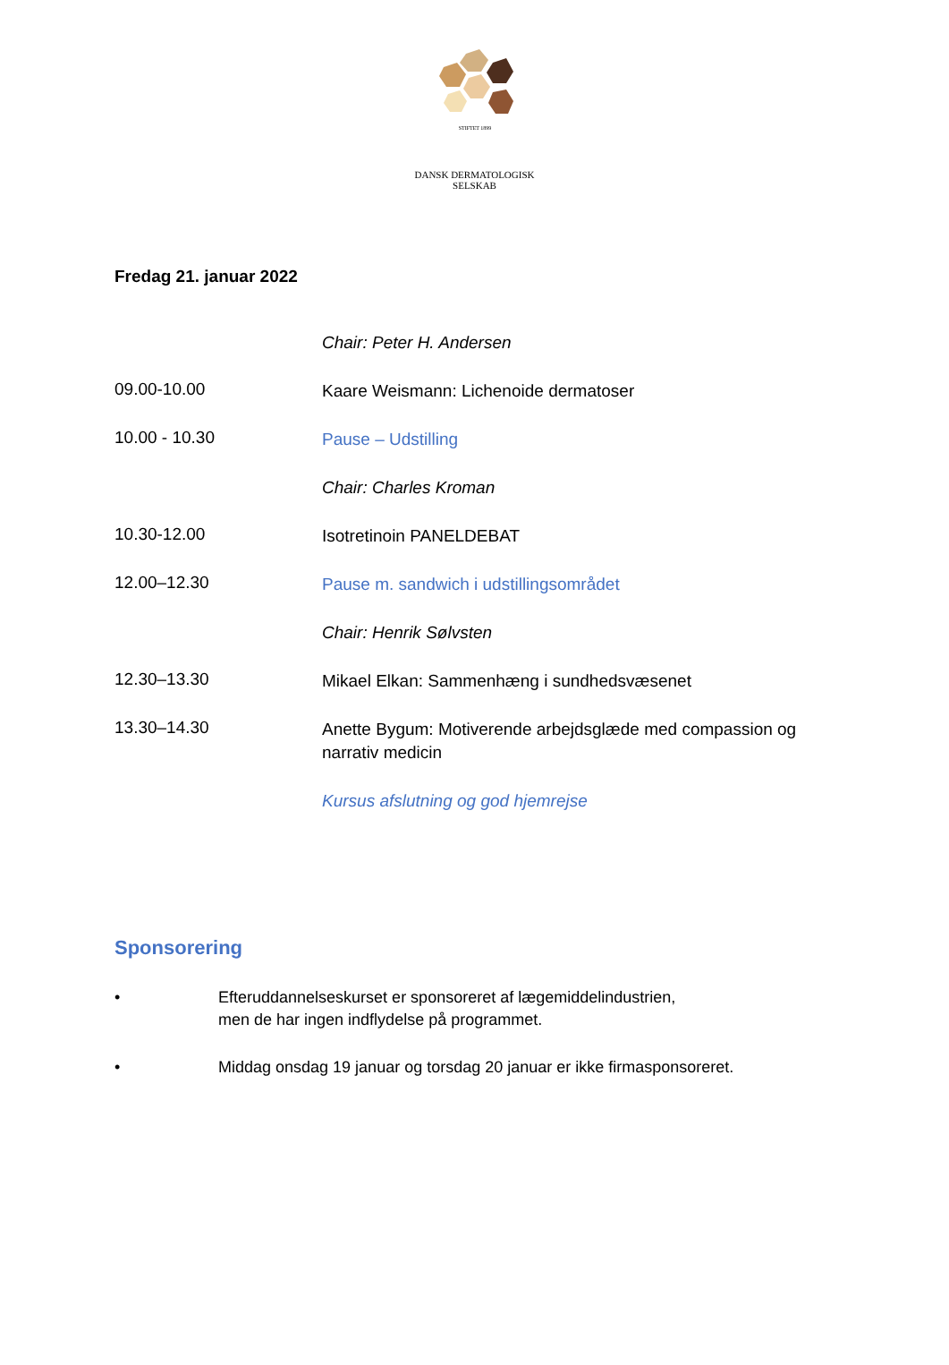STIFTET 1899
DANSK DERMATOLOGISK SELSKAB
Fredag 21. januar 2022
| | Chair: Peter H. Andersen |
| 09.00-10.00 | Kaare Weismann: Lichenoide dermatoser |
| 10.00 - 10.30 | Pause – Udstilling |
| | Chair: Charles Kroman |
| 10.30-12.00 | Isotretinoin PANELDEBAT |
| 12.00–12.30 | Pause m. sandwich i udstillingsområdet |
| | Chair: Henrik Sølvsten |
| 12.30–13.30 | Mikael Elkan: Sammenhæng i sundhedsvæsenet |
| 13.30–14.30 | Anette Bygum: Motiverende arbejdsglæde med compassion og narrativ medicin |
| | Kursus afslutning og god hjemrejse |
Sponsorering
• Efteruddannelseskurset er sponsoreret af lægemiddelindustrien,
men de har ingen indflydelse på programmet.
• Middag onsdag 19 januar og torsdag 20 januar er ikke firmasponsoreret.